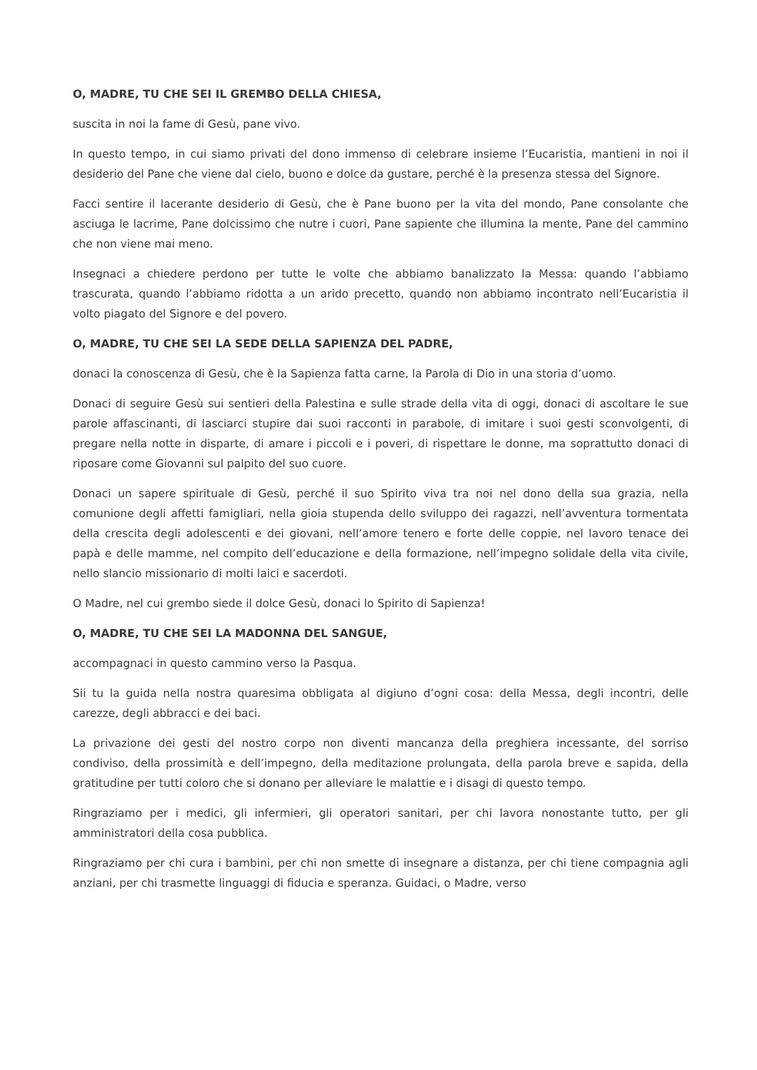O, MADRE, TU CHE SEI IL GREMBO DELLA CHIESA,
suscita in noi la fame di Gesù, pane vivo.
In questo tempo, in cui siamo privati del dono immenso di celebrare insieme l’Eucaristia, mantieni in noi il desiderio del Pane che viene dal cielo, buono e dolce da gustare, perché è la presenza stessa del Signore.
Facci sentire il lacerante desiderio di Gesù, che è Pane buono per la vita del mondo, Pane consolante che asciuga le lacrime, Pane dolcissimo che nutre i cuori, Pane sapiente che illumina la mente, Pane del cammino che non viene mai meno.
Insegnaci a chiedere perdono per tutte le volte che abbiamo banalizzato la Messa: quando l’abbiamo trascurata, quando l’abbiamo ridotta a un arido precetto, quando non abbiamo incontrato nell’Eucaristia il volto piagato del Signore e del povero.
O, MADRE, TU CHE SEI LA SEDE DELLA SAPIENZA DEL PADRE,
donaci la conoscenza di Gesù, che è la Sapienza fatta carne, la Parola di Dio in una storia d’uomo.
Donaci di seguire Gesù sui sentieri della Palestina e sulle strade della vita di oggi, donaci di ascoltare le sue parole affascinanti, di lasciarci stupire dai suoi racconti in parabole, di imitare i suoi gesti sconvolgenti, di pregare nella notte in disparte, di amare i piccoli e i poveri, di rispettare le donne, ma soprattutto donaci di riposare come Giovanni sul palpito del suo cuore.
Donaci un sapere spirituale di Gesù, perché il suo Spirito viva tra noi nel dono della sua grazia, nella comunione degli affetti famigliari, nella gioia stupenda dello sviluppo dei ragazzi, nell’avventura tormentata della crescita degli adolescenti e dei giovani, nell’amore tenero e forte delle coppie, nel lavoro tenace dei papà e delle mamme, nel compito dell’educazione e della formazione, nell’impegno solidale della vita civile, nello slancio missionario di molti laici e sacerdoti.
O Madre, nel cui grembo siede il dolce Gesù, donaci lo Spirito di Sapienza!
O, MADRE, TU CHE SEI LA MADONNA DEL SANGUE,
accompagnaci in questo cammino verso la Pasqua.
Sii tu la guida nella nostra quaresima obbligata al digiuno d’ogni cosa: della Messa, degli incontri, delle carezze, degli abbracci e dei baci.
La privazione dei gesti del nostro corpo non diventi mancanza della preghiera incessante, del sorriso condiviso, della prossimità e dell’impegno, della meditazione prolungata, della parola breve e sapida, della gratitudine per tutti coloro che si donano per alleviare le malattie e i disagi di questo tempo.
Ringraziamo per i medici, gli infermieri, gli operatori sanitari, per chi lavora nonostante tutto, per gli amministratori della cosa pubblica.
Ringraziamo per chi cura i bambini, per chi non smette di insegnare a distanza, per chi tiene compagnia agli anziani, per chi trasmette linguaggi di fiducia e speranza. Guidaci, o Madre, verso